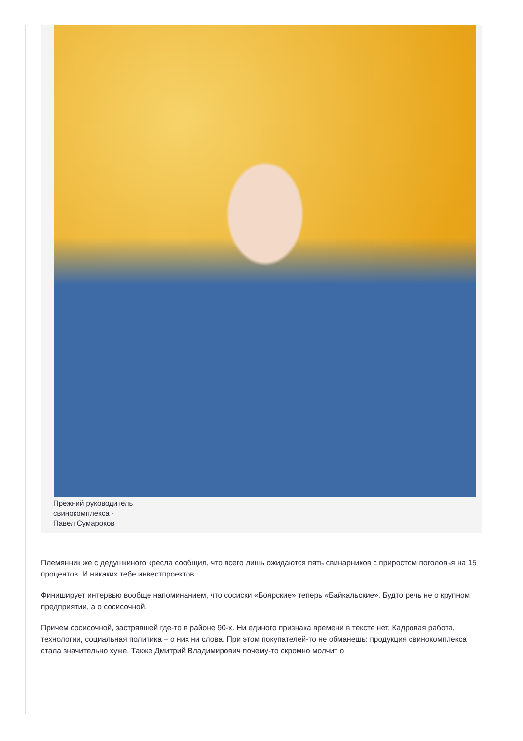Прежний руководитель
свинокомплекса -
Павел Сумароков
Племянник же с дедушкиного кресла сообщил, что всего лишь ожидаются пять свинарников с приростом поголовья на 15 процентов. И никаких тебе инвестпроектов.
Финиширует интервью вообще напоминанием, что сосиски «Боярские» теперь «Байкальские». Будто речь не о крупном предприятии, а о сосисочной.
Причем сосисочной, застрявшей где-то в районе 90-х. Ни единого признака времени в тексте нет. Кадровая работа, технологии, социальная политика – о них ни слова. При этом покупателей-то не обманешь: продукция свинокомплекса стала значительно хуже. Также Дмитрий Владимирович почему-то скромно молчит о